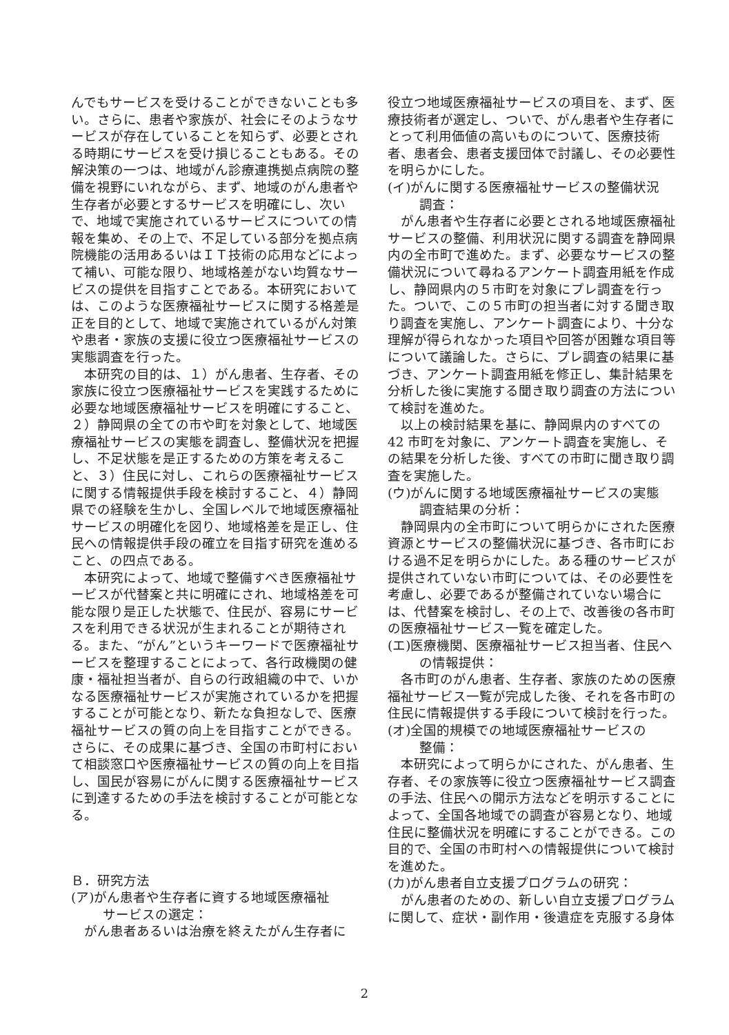んでもサービスを受けることができないことも多い。さらに、患者や家族が、社会にそのようなサービスが存在していることを知らず、必要とされる時期にサービスを受け損じることもある。その解決策の一つは、地域がん診療連携拠点病院の整備を視野にいれながら、まず、地域のがん患者や生存者が必要とするサービスを明確にし、次いで、地域で実施されているサービスについての情報を集め、その上で、不足している部分を拠点病院機能の活用あるいはＩＴ技術の応用などによって補い、可能な限り、地域格差がない均質なサービスの提供を目指すことである。本研究においては、このような医療福祉サービスに関する格差是正を目的として、地域で実施されているがん対策や患者・家族の支援に役立つ医療福祉サービスの実態調査を行った。
本研究の目的は、１）がん患者、生存者、その家族に役立つ医療福祉サービスを実践するために必要な地域医療福祉サービスを明確にすること、２）静岡県の全ての市や町を対象として、地域医療福祉サービスの実態を調査し、整備状況を把握し、不足状態を是正するための方策を考えること、３）住民に対し、これらの医療福祉サービスに関する情報提供手段を検討すること、４）静岡県での経験を生かし、全国レベルで地域医療福祉サービスの明確化を図り、地域格差を是正し、住民への情報提供手段の確立を目指す研究を進めること、の四点である。
本研究によって、地域で整備すべき医療福祉サービスが代替案と共に明確にされ、地域格差を可能な限り是正した状態で、住民が、容易にサービスを利用できる状況が生まれることが期待される。また、“がん”というキーワードで医療福祉サービスを整理することによって、各行政機関の健康・福祉担当者が、自らの行政組織の中で、いかなる医療福祉サービスが実施されているかを把握することが可能となり、新たな負担なしで、医療福祉サービスの質の向上を目指すことができる。さらに、その成果に基づき、全国の市町村において相談窓口や医療福祉サービスの質の向上を目指し、国民が容易にがんに関する医療福祉サービスに到達するための手法を検討することが可能となる。
Ｂ．研究方法
(ア)がん患者や生存者に資する地域医療福祉
サービスの選定：
がん患者あるいは治療を終えたがん生存者に
役立つ地域医療福祉サービスの項目を、まず、医療技術者が選定し、ついで、がん患者や生存者にとって利用価値の高いものについて、医療技術者、患者会、患者支援団体で討議し、その必要性を明らかにした。
(イ)がんに関する医療福祉サービスの整備状況
調査：
がん患者や生存者に必要とされる地域医療福祉サービスの整備、利用状況に関する調査を静岡県内の全市町で進めた。まず、必要なサービスの整備状況について尋ねるアンケート調査用紙を作成し、静岡県内の５市町を対象にプレ調査を行った。ついで、この５市町の担当者に対する聞き取り調査を実施し、アンケート調査により、十分な理解が得られなかった項目や回答が困難な項目等について議論した。さらに、プレ調査の結果に基づき、アンケート調査用紙を修正し、集計結果を分析した後に実施する聞き取り調査の方法について検討を進めた。
以上の検討結果を基に、静岡県内のすべての 42 市町を対象に、アンケート調査を実施し、その結果を分析した後、すべての市町に聞き取り調査を実施した。
(ウ)がんに関する地域医療福祉サービスの実態
調査結果の分析：
静岡県内の全市町について明らかにされた医療資源とサービスの整備状況に基づき、各市町における過不足を明らかにした。ある種のサービスが提供されていない市町については、その必要性を考慮し、必要であるが整備されていない場合には、代替案を検討し、その上で、改善後の各市町の医療福祉サービス一覧を確定した。
(エ)医療機関、医療福祉サービス担当者、住民へ
の情報提供：
各市町のがん患者、生存者、家族のための医療福祉サービス一覧が完成した後、それを各市町の住民に情報提供する手段について検討を行った。
(オ)全国的規模での地域医療福祉サービスの
整備：
本研究によって明らかにされた、がん患者、生存者、その家族等に役立つ医療福祉サービス調査の手法、住民への開示方法などを明示することによって、全国各地域での調査が容易となり、地域住民に整備状況を明確にすることができる。この目的で、全国の市町村への情報提供について検討を進めた。
(カ)がん患者自立支援プログラムの研究：
がん患者のための、新しい自立支援プログラムに関して、症状・副作用・後遺症を克服する身体
2